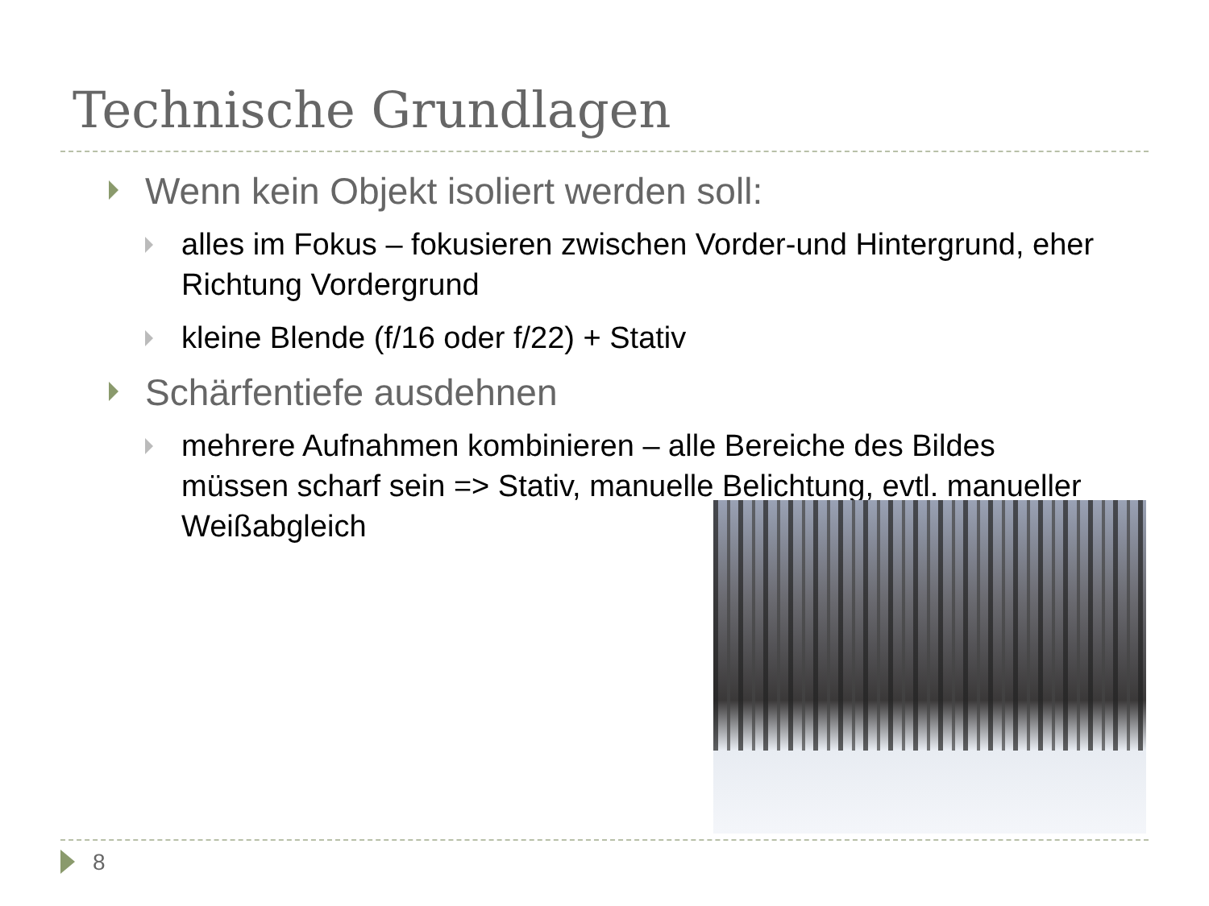Technische Grundlagen
Wenn kein Objekt isoliert werden soll:
alles im Fokus – fokusieren zwischen Vorder-und Hintergrund, eher Richtung Vordergrund
kleine Blende (f/16 oder f/22) + Stativ
Schärfentiefe ausdehnen
mehrere Aufnahmen kombinieren – alle Bereiche des Bildes müssen scharf sein => Stativ, manuelle Belichtung, evtl. manueller Weißabgleich
8